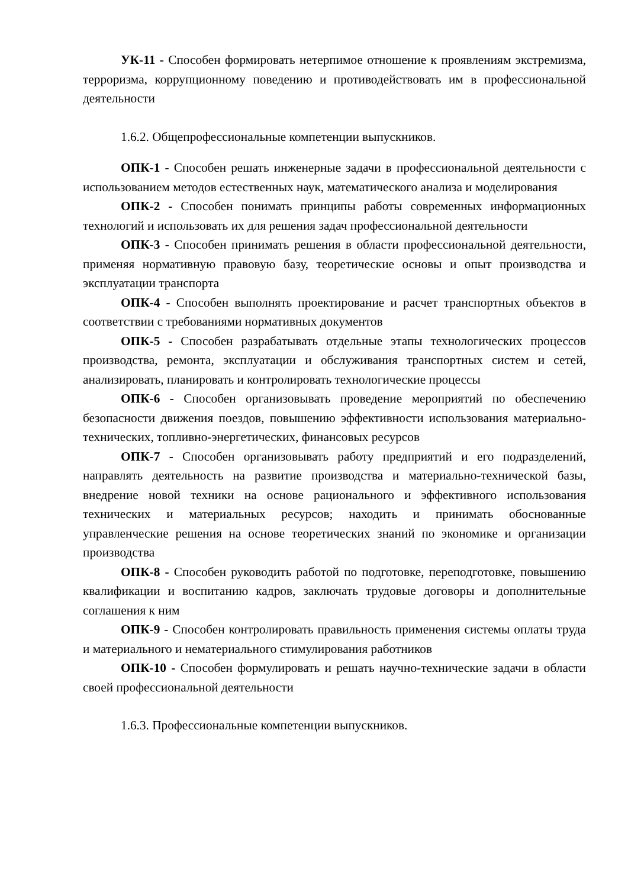УК-11 - Способен формировать нетерпимое отношение к проявлениям экстремизма, терроризма, коррупционному поведению и противодействовать им в профессиональной деятельности
1.6.2. Общепрофессиональные компетенции выпускников.
ОПК-1 - Способен решать инженерные задачи в профессиональной деятельности с использованием методов естественных наук, математического анализа и моделирования
ОПК-2 - Способен понимать принципы работы современных информационных технологий и использовать их для решения задач профессиональной деятельности
ОПК-3 - Способен принимать решения в области профессиональной деятельности, применяя нормативную правовую базу, теоретические основы и опыт производства и эксплуатации транспорта
ОПК-4 - Способен выполнять проектирование и расчет транспортных объектов в соответствии с требованиями нормативных документов
ОПК-5 - Способен разрабатывать отдельные этапы технологических процессов производства, ремонта, эксплуатации и обслуживания транспортных систем и сетей, анализировать, планировать и контролировать технологические процессы
ОПК-6 - Способен организовывать проведение мероприятий по обеспечению безопасности движения поездов, повышению эффективности использования материально-технических, топливно-энергетических, финансовых ресурсов
ОПК-7 - Способен организовывать работу предприятий и его подразделений, направлять деятельность на развитие производства и материально-технической базы, внедрение новой техники на основе рационального и эффективного использования технических и материальных ресурсов; находить и принимать обоснованные управленческие решения на основе теоретических знаний по экономике и организации производства
ОПК-8 - Способен руководить работой по подготовке, переподготовке, повышению квалификации и воспитанию кадров, заключать трудовые договоры и дополнительные соглашения к ним
ОПК-9 - Способен контролировать правильность применения системы оплаты труда и материального и нематериального стимулирования работников
ОПК-10 - Способен формулировать и решать научно-технические задачи в области своей профессиональной деятельности
1.6.3. Профессиональные компетенции выпускников.